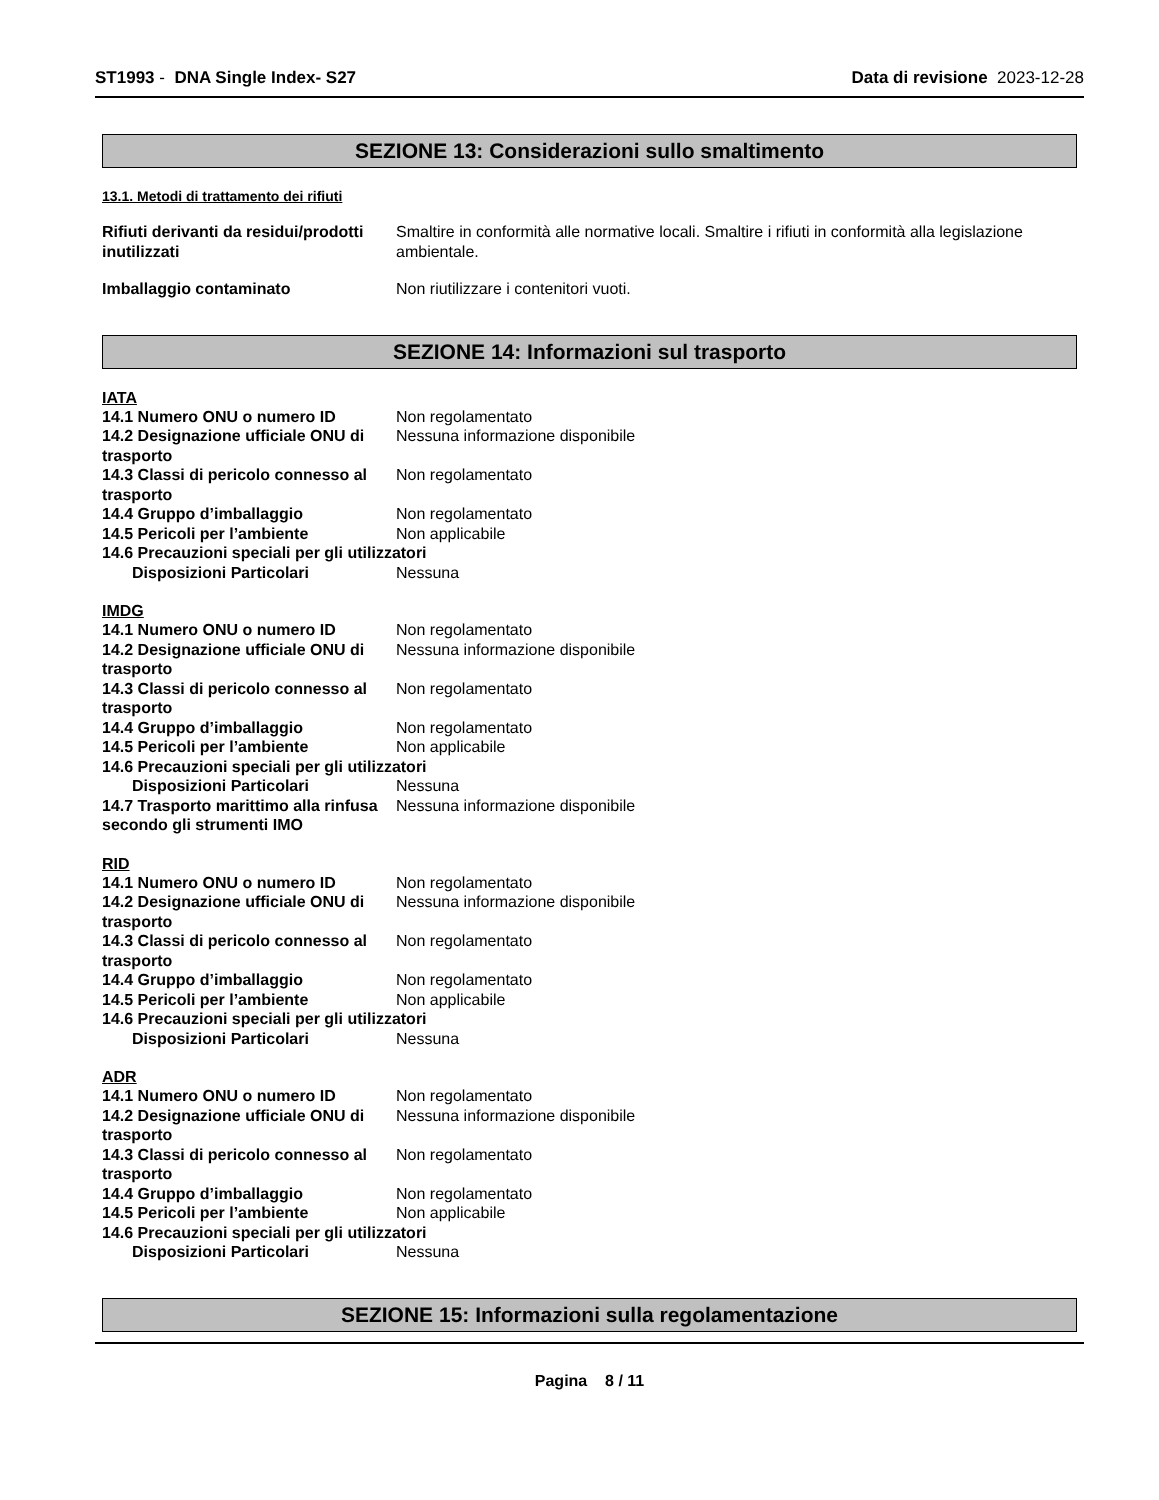ST1993 - DNA Single Index- S27 Data di revisione 2023-12-28
SEZIONE 13: Considerazioni sullo smaltimento
13.1. Metodi di trattamento dei rifiuti
Rifiuti derivanti da residui/prodotti inutilizzati
Smaltire in conformità alle normative locali. Smaltire i rifiuti in conformità alla legislazione ambientale.
Imballaggio contaminato Non riutilizzare i contenitori vuoti.
SEZIONE 14: Informazioni sul trasporto
IATA
14.1 Numero ONU o numero ID Non regolamentato
14.2 Designazione ufficiale ONU di trasporto
Nessuna informazione disponibile
14.3 Classi di pericolo connesso al trasporto
Non regolamentato
14.4 Gruppo d’imballaggio Non regolamentato
14.5 Pericoli per l’ambiente Non applicabile
14.6 Precauzioni speciali per gli utilizzatori
Disposizioni Particolari Nessuna
IMDG
14.1 Numero ONU o numero ID Non regolamentato
14.2 Designazione ufficiale ONU di trasporto
Nessuna informazione disponibile
14.3 Classi di pericolo connesso al trasporto
Non regolamentato
14.4 Gruppo d’imballaggio Non regolamentato
14.5 Pericoli per l’ambiente Non applicabile
14.6 Precauzioni speciali per gli utilizzatori
Disposizioni Particolari Nessuna
14.7 Trasporto marittimo alla rinfusa secondo gli strumenti IMO
Nessuna informazione disponibile
RID
14.1 Numero ONU o numero ID Non regolamentato
14.2 Designazione ufficiale ONU di trasporto
Nessuna informazione disponibile
14.3 Classi di pericolo connesso al trasporto
Non regolamentato
14.4 Gruppo d’imballaggio Non regolamentato
14.5 Pericoli per l’ambiente Non applicabile
14.6 Precauzioni speciali per gli utilizzatori
Disposizioni Particolari Nessuna
ADR
14.1 Numero ONU o numero ID Non regolamentato
14.2 Designazione ufficiale ONU di trasporto
Nessuna informazione disponibile
14.3 Classi di pericolo connesso al trasporto
Non regolamentato
14.4 Gruppo d’imballaggio Non regolamentato
14.5 Pericoli per l’ambiente Non applicabile
14.6 Precauzioni speciali per gli utilizzatori
Disposizioni Particolari Nessuna
SEZIONE 15: Informazioni sulla regolamentazione
Pagina 8 / 11